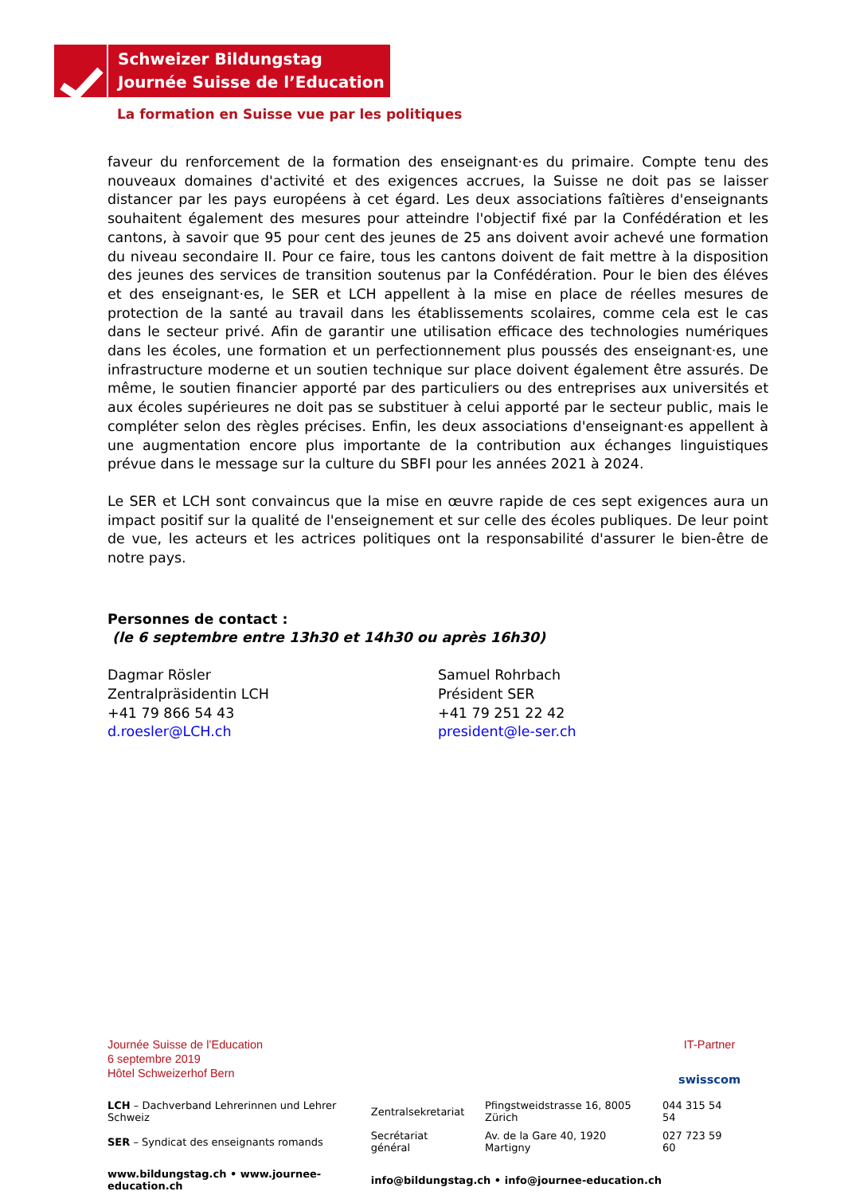Schweizer Bildungstag
Journée Suisse de l’Education
La formation en Suisse vue par les politiques
faveur du renforcement de la formation des enseignant·es du primaire. Compte tenu des nouveaux domaines d'activité et des exigences accrues, la Suisse ne doit pas se laisser distancer par les pays européens à cet égard. Les deux associations faîtières d'enseignants souhaitent également des mesures pour atteindre l'objectif fixé par la Confédération et les cantons, à savoir que 95 pour cent des jeunes de 25 ans doivent avoir achevé une formation du niveau secondaire II. Pour ce faire, tous les cantons doivent de fait mettre à la disposition des jeunes des services de transition soutenus par la Confédération. Pour le bien des éléves et des enseignant·es, le SER et LCH appellent à la mise en place de réelles mesures de protection de la santé au travail dans les établissements scolaires, comme cela est le cas dans le secteur privé. Afin de garantir une utilisation efficace des technologies numériques dans les écoles, une formation et un perfectionnement plus poussés des enseignant·es, une infrastructure moderne et un soutien technique sur place doivent également être assurés. De même, le soutien financier apporté par des particuliers ou des entreprises aux universités et aux écoles supérieures ne doit pas se substituer à celui apporté par le secteur public, mais le compléter selon des règles précises. Enfin, les deux associations d'enseignant·es appellent à une augmentation encore plus importante de la contribution aux échanges linguistiques prévue dans le message sur la culture du SBFI pour les années 2021 à 2024.
Le SER et LCH sont convaincus que la mise en œuvre rapide de ces sept exigences aura un impact positif sur la qualité de l'enseignement et sur celle des écoles publiques. De leur point de vue, les acteurs et les actrices politiques ont la responsabilité d'assurer le bien-être de notre pays.
Personnes de contact :
(le 6 septembre entre 13h30 et 14h30 ou après 16h30)
Dagmar Rösler
Zentralpräsidentin LCH
+41 79 866 54 43
d.roesler@LCH.ch
Samuel Rohrbach
Président SER
+41 79 251 22 42
president@le-ser.ch
Journée Suisse de l’Education
6 septembre 2019
Hôtel Schweizerhof Bern
IT-Partner
swisscom
| LCH – Dachverband Lehrerinnen und Lehrer Schweiz | Zentralsekretariat | Pfingstweidstrasse 16, 8005 Zürich | 044 315 54 54 |
| SER – Syndicat des enseignants romands | Secrétariat général | Av. de la Gare 40, 1920 Martigny | 027 723 59 60 |
| www.bildungstag.ch • www.journee-education.ch | info@bildungstag.ch • info@journee-education.ch | | |